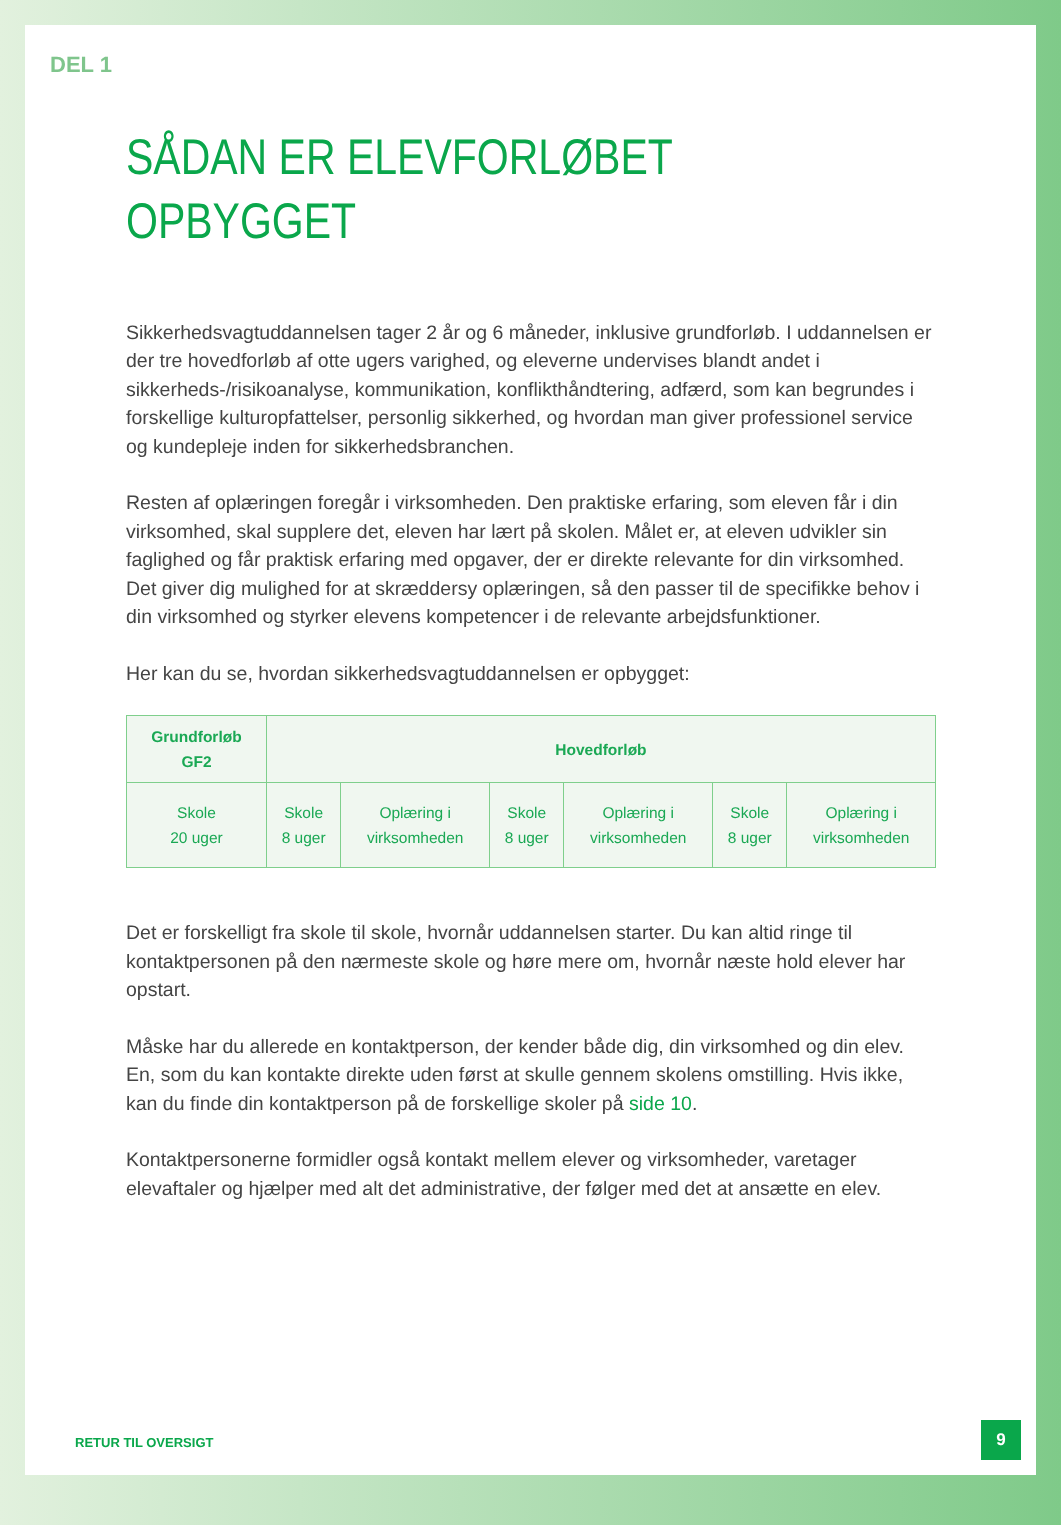DEL 1
SÅDAN ER ELEVFORLØBET
OPBYGGET
Sikkerhedsvagtuddannelsen tager 2 år og 6 måneder, inklusive grundforløb. I uddannelsen er der tre hovedforløb af otte ugers varighed, og eleverne undervises blandt andet i sikkerheds-/risikoanalyse, kommunikation, konflikthåndtering, adfærd, som kan begrundes i forskellige kulturopfattelser, personlig sikkerhed, og hvordan man giver professionel service og kundepleje inden for sikkerhedsbranchen.
Resten af oplæringen foregår i virksomheden. Den praktiske erfaring, som eleven får i din virksomhed, skal supplere det, eleven har lært på skolen. Målet er, at eleven udvikler sin faglighed og får praktisk erfaring med opgaver, der er direkte relevante for din virksomhed. Det giver dig mulighed for at skræddersy oplæringen, så den passer til de specifikke behov i din virksomhed og styrker elevens kompetencer i de relevante arbejdsfunktioner.
Her kan du se, hvordan sikkerhedsvagtuddannelsen er opbygget:
| Grundforløb GF2 | Hovedforløb | | | | | |
| --- | --- | --- | --- | --- | --- | --- |
| Skole 20 uger | Skole 8 uger | Oplæring i virksomheden | Skole 8 uger | Oplæring i virksomheden | Skole 8 uger | Oplæring i virksomheden |
Det er forskelligt fra skole til skole, hvornår uddannelsen starter. Du kan altid ringe til kontaktpersonen på den nærmeste skole og høre mere om, hvornår næste hold elever har opstart.
Måske har du allerede en kontaktperson, der kender både dig, din virksomhed og din elev. En, som du kan kontakte direkte uden først at skulle gennem skolens omstilling. Hvis ikke, kan du finde din kontaktperson på de forskellige skoler på side 10.
Kontaktpersonerne formidler også kontakt mellem elever og virksomheder, varetager elevaftaler og hjælper med alt det administrative, der følger med det at ansætte en elev.
RETUR TIL OVERSIGT 9